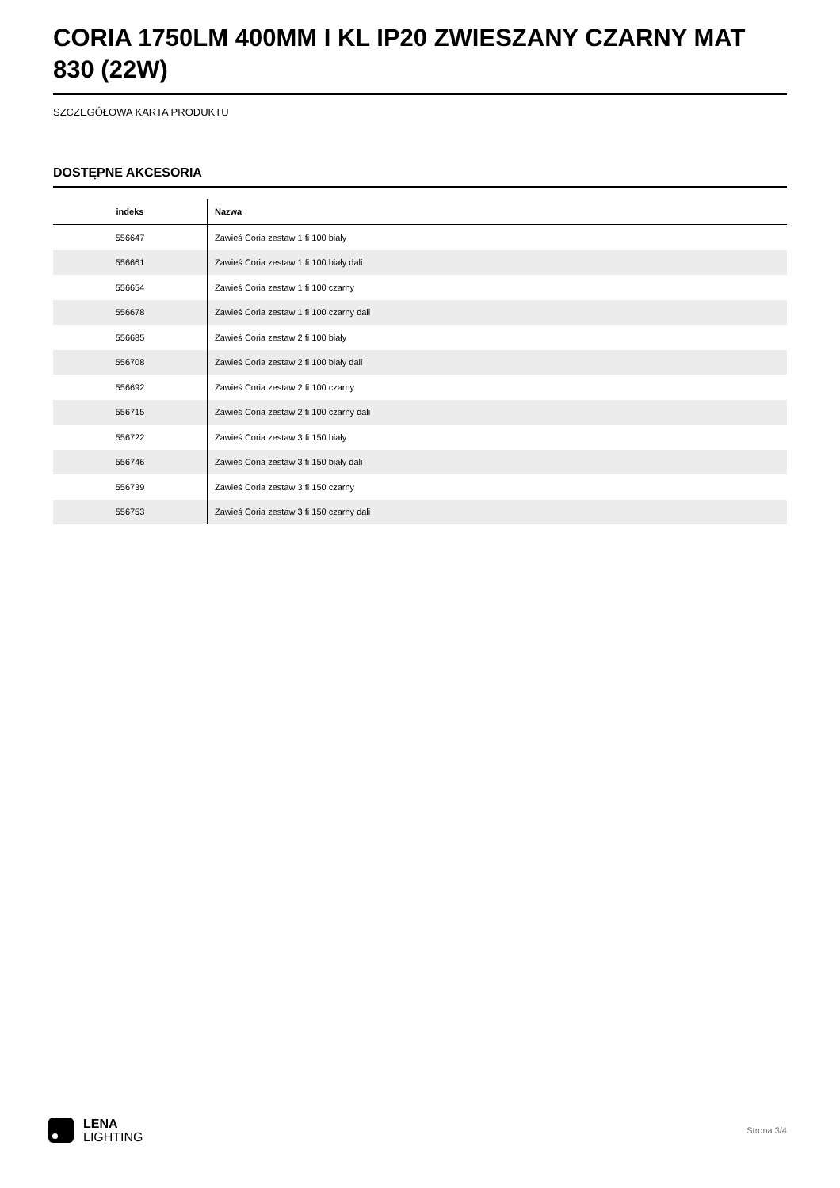CORIA 1750LM 400MM I KL IP20 ZWIESZANY CZARNY MAT 830 (22W)
SZCZEGÓŁOWA KARTA PRODUKTU
DOSTĘPNE AKCESORIA
| indeks | Nazwa |
| --- | --- |
| 556647 | Zawieś Coria zestaw 1 fi 100 biały |
| 556661 | Zawieś Coria zestaw 1 fi 100 biały dali |
| 556654 | Zawieś Coria zestaw 1 fi 100 czarny |
| 556678 | Zawieś Coria zestaw 1 fi 100 czarny dali |
| 556685 | Zawieś Coria zestaw 2 fi 100 biały |
| 556708 | Zawieś Coria zestaw 2 fi 100 biały dali |
| 556692 | Zawieś Coria zestaw 2 fi 100 czarny |
| 556715 | Zawieś Coria zestaw 2 fi 100 czarny dali |
| 556722 | Zawieś Coria zestaw 3 fi 150 biały |
| 556746 | Zawieś Coria zestaw 3 fi 150 biały dali |
| 556739 | Zawieś Coria zestaw 3 fi 150 czarny |
| 556753 | Zawieś Coria zestaw 3 fi 150 czarny dali |
LENA
LIGHTING
Strona 3/4